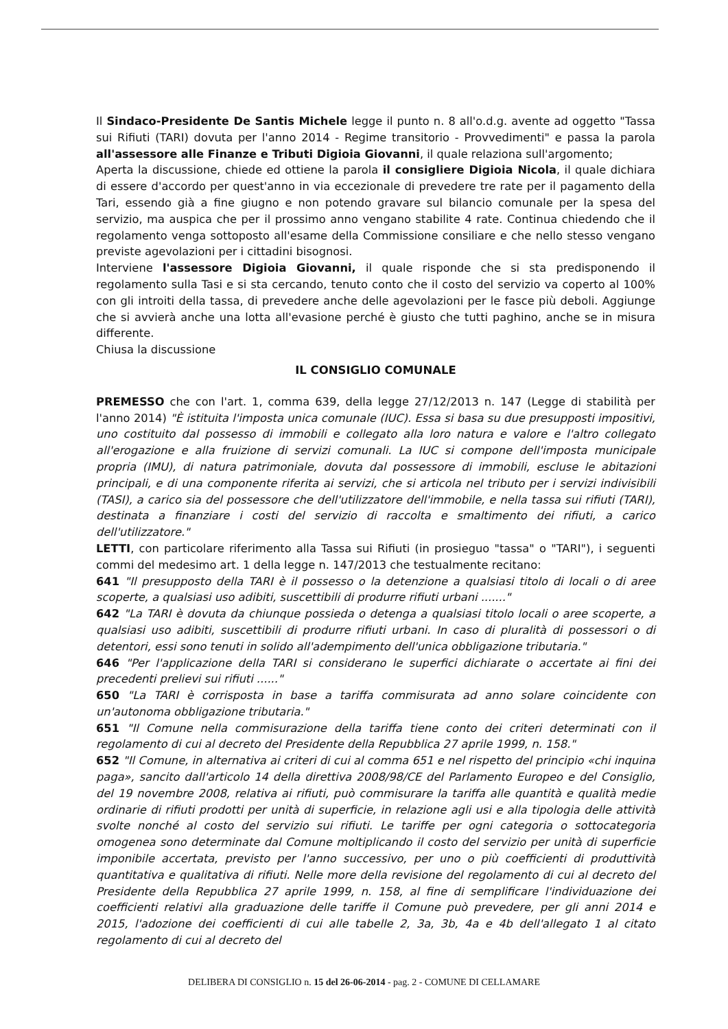Il Sindaco-Presidente De Santis Michele legge il punto n. 8 all'o.d.g. avente ad oggetto "Tassa sui Rifiuti (TARI) dovuta per l'anno 2014 - Regime transitorio - Provvedimenti" e passa la parola all'assessore alle Finanze e Tributi Digioia Giovanni, il quale relaziona sull'argomento;
Aperta la discussione, chiede ed ottiene la parola il consigliere Digioia Nicola, il quale dichiara di essere d'accordo per quest'anno in via eccezionale di prevedere tre rate per il pagamento della Tari, essendo già a fine giugno e non potendo gravare sul bilancio comunale per la spesa del servizio, ma auspica che per il prossimo anno vengano stabilite 4 rate. Continua chiedendo che il regolamento venga sottoposto all'esame della Commissione consiliare e che nello stesso vengano previste agevolazioni per i cittadini bisognosi.
Interviene l'assessore Digioia Giovanni, il quale risponde che si sta predisponendo il regolamento sulla Tasi e si sta cercando, tenuto conto che il costo del servizio va coperto al 100% con gli introiti della tassa, di prevedere anche delle agevolazioni per le fasce più deboli. Aggiunge che si avvierà anche una lotta all'evasione perché è giusto che tutti paghino, anche se in misura differente.
Chiusa la discussione
IL CONSIGLIO COMUNALE
PREMESSO che con l'art. 1, comma 639, della legge 27/12/2013 n. 147 (Legge di stabilità per l'anno 2014) "È istituita l'imposta unica comunale (IUC). Essa si basa su due presupposti impositivi, uno costituito dal possesso di immobili e collegato alla loro natura e valore e l'altro collegato all'erogazione e alla fruizione di servizi comunali. La IUC si compone dell'imposta municipale propria (IMU), di natura patrimoniale, dovuta dal possessore di immobili, escluse le abitazioni principali, e di una componente riferita ai servizi, che si articola nel tributo per i servizi indivisibili (TASI), a carico sia del possessore che dell'utilizzatore dell'immobile, e nella tassa sui rifiuti (TARI), destinata a finanziare i costi del servizio di raccolta e smaltimento dei rifiuti, a carico dell'utilizzatore."
LETTI, con particolare riferimento alla Tassa sui Rifiuti (in prosieguo "tassa" o "TARI"), i seguenti commi del medesimo art. 1 della legge n. 147/2013 che testualmente recitano:
641 "Il presupposto della TARI è il possesso o la detenzione a qualsiasi titolo di locali o di aree scoperte, a qualsiasi uso adibiti, suscettibili di produrre rifiuti urbani ......."
642 "La TARI è dovuta da chiunque possieda o detenga a qualsiasi titolo locali o aree scoperte, a qualsiasi uso adibiti, suscettibili di produrre rifiuti urbani. In caso di pluralità di possessori o di detentori, essi sono tenuti in solido all'adempimento dell'unica obbligazione tributaria."
646 "Per l'applicazione della TARI si considerano le superfici dichiarate o accertate ai fini dei precedenti prelievi sui rifiuti ......"
650 "La TARI è corrisposta in base a tariffa commisurata ad anno solare coincidente con un'autonoma obbligazione tributaria."
651 "Il Comune nella commisurazione della tariffa tiene conto dei criteri determinati con il regolamento di cui al decreto del Presidente della Repubblica 27 aprile 1999, n. 158."
652 "Il Comune, in alternativa ai criteri di cui al comma 651 e nel rispetto del principio «chi inquina paga», sancito dall'articolo 14 della direttiva 2008/98/CE del Parlamento Europeo e del Consiglio, del 19 novembre 2008, relativa ai rifiuti, può commisurare la tariffa alle quantità e qualità medie ordinarie di rifiuti prodotti per unità di superficie, in relazione agli usi e alla tipologia delle attività svolte nonché al costo del servizio sui rifiuti. Le tariffe per ogni categoria o sottocategoria omogenea sono determinate dal Comune moltiplicando il costo del servizio per unità di superficie imponibile accertata, previsto per l'anno successivo, per uno o più coefficienti di produttività quantitativa e qualitativa di rifiuti. Nelle more della revisione del regolamento di cui al decreto del Presidente della Repubblica 27 aprile 1999, n. 158, al fine di semplificare l'individuazione dei coefficienti relativi alla graduazione delle tariffe il Comune può prevedere, per gli anni 2014 e 2015, l'adozione dei coefficienti di cui alle tabelle 2, 3a, 3b, 4a e 4b dell'allegato 1 al citato regolamento di cui al decreto del
DELIBERA DI CONSIGLIO n. 15 del 26-06-2014 - pag. 2 - COMUNE DI CELLAMARE